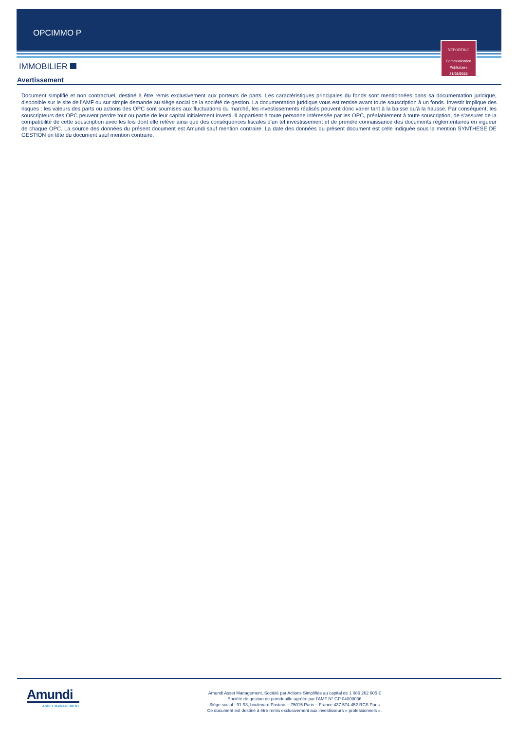OPCIMMO P
REPORTING
Communication
Publicitaire
31/01/2022
IMMOBILIER
Avertissement
Document simplifié et non contractuel, destiné à être remis exclusivement aux porteurs de parts. Les caractéristiques principales du fonds sont mentionnées dans sa documentation juridique, disponible sur le site de l'AMF ou sur simple demande au siège social de la société de gestion. La documentation juridique vous est remise avant toute souscription à un fonds. Investir implique des risques : les valeurs des parts ou actions des OPC sont soumises aux fluctuations du marché, les investissements réalisés peuvent donc varier tant à la baisse qu'à la hausse. Par conséquent, les souscripteurs des OPC peuvent perdre tout ou partie de leur capital initialement investi. Il appartient à toute personne intéressée par les OPC, préalablement à toute souscription, de s'assurer de la compatibilité de cette souscription avec les lois dont elle relève ainsi que des conséquences fiscales d'un tel investissement et de prendre connaissance des documents règlementaires en vigueur de chaque OPC. La source des données du présent document est Amundi sauf mention contraire. La date des données du présent document est celle indiquée sous la mention SYNTHESE DE GESTION en tête du document sauf mention contraire.
Amundi
ASSET MANAGEMENT
Amundi Asset Management, Société par Actions Simplifiée au capital de 1 086 262 605 €
Société de gestion de portefeuille agréée par l'AMF N° GP 04000036
Siège social : 91-93, boulevard Pasteur – 75015 Paris – France 437 574 452 RCS Paris
Ce document est destiné à être remis exclusivement aux investisseurs « professionnels ».